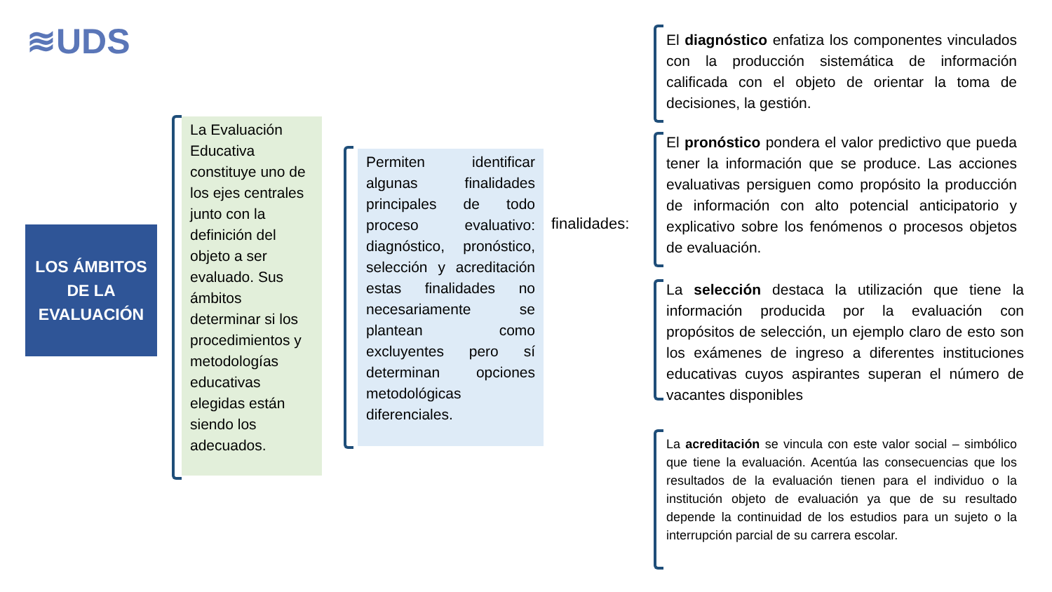≋UDS
LOS ÁMBITOS
DE LA
EVALUACIÓN
La Evaluación Educativa constituye uno de los ejes centrales junto con la definición del objeto a ser evaluado. Sus ámbitos determinar si los procedimientos y metodologías educativas elegidas están siendo los adecuados.
Permiten identificar algunas finalidades principales de todo proceso evaluativo: diagnóstico, pronóstico, selección y acreditación estas finalidades no necesariamente se plantean como excluyentes pero sí determinan opciones metodológicas diferenciales.
finalidades:
El diagnóstico enfatiza los componentes vinculados con la producción sistemática de información calificada con el objeto de orientar la toma de decisiones, la gestión.
El pronóstico pondera el valor predictivo que pueda tener la información que se produce. Las acciones evaluativas persiguen como propósito la producción de información con alto potencial anticipatorio y explicativo sobre los fenómenos o procesos objetos de evaluación.
La selección destaca la utilización que tiene la información producida por la evaluación con propósitos de selección, un ejemplo claro de esto son los exámenes de ingreso a diferentes instituciones educativas cuyos aspirantes superan el número de vacantes disponibles
La acreditación se vincula con este valor social – simbólico que tiene la evaluación. Acentúa las consecuencias que los resultados de la evaluación tienen para el individuo o la institución objeto de evaluación ya que de su resultado depende la continuidad de los estudios para un sujeto o la interrupción parcial de su carrera escolar.